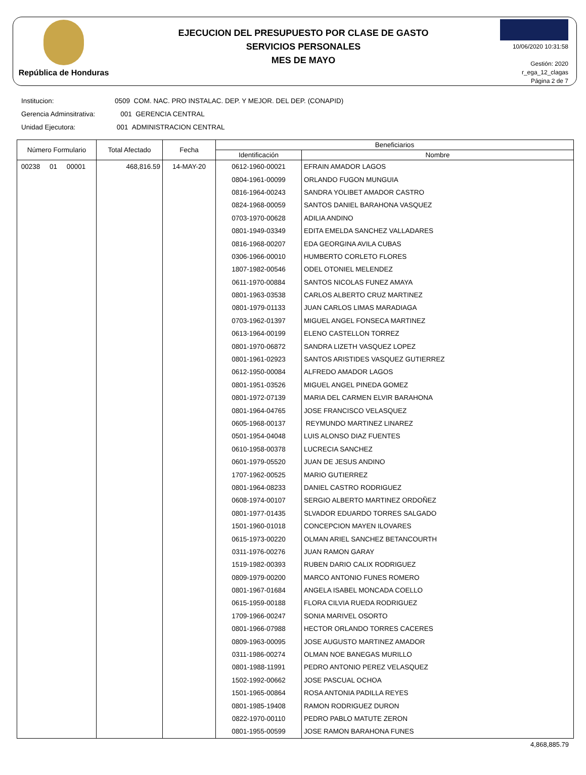República de Honduras
EJECUCION DEL PRESUPUESTO POR CLASE DE GASTO
SERVICIOS PERSONALES
MES DE MAYO
10/06/2020 10:31:58
Gestión: 2020
r_ega_12_clagas
Página 2 de 7
Institucion: 0509 COM. NAC. PRO INSTALAC. DEP. Y MEJOR. DEL DEP. (CONAPID)
Gerencia Adminsitrativa: 001 GERENCIA CENTRAL
Unidad Ejecutora: 001 ADMINISTRACION CENTRAL
| Número Formulario | Total Afectado | Fecha | Beneficiarios | |
| --- | --- | --- | --- | --- |
| | | | Identificación | Nombre |
| 00238 01 00001 | 468,816.59 | 14-MAY-20 | 0612-1960-00021 | EFRAIN AMADOR LAGOS |
| | | | 0804-1961-00099 | ORLANDO FUGON MUNGUIA |
| | | | 0816-1964-00243 | SANDRA YOLIBET AMADOR CASTRO |
| | | | 0824-1968-00059 | SANTOS DANIEL BARAHONA VASQUEZ |
| | | | 0703-1970-00628 | ADILIA ANDINO |
| | | | 0801-1949-03349 | EDITA EMELDA SANCHEZ VALLADARES |
| | | | 0816-1968-00207 | EDA GEORGINA AVILA CUBAS |
| | | | 0306-1966-00010 | HUMBERTO CORLETO FLORES |
| | | | 1807-1982-00546 | ODEL OTONIEL MELENDEZ |
| | | | 0611-1970-00884 | SANTOS NICOLAS FUNEZ AMAYA |
| | | | 0801-1963-03538 | CARLOS ALBERTO CRUZ MARTINEZ |
| | | | 0801-1979-01133 | JUAN CARLOS LIMAS MARADIAGA |
| | | | 0703-1962-01397 | MIGUEL ANGEL FONSECA MARTINEZ |
| | | | 0613-1964-00199 | ELENO CASTELLON TORREZ |
| | | | 0801-1970-06872 | SANDRA LIZETH VASQUEZ LOPEZ |
| | | | 0801-1961-02923 | SANTOS ARISTIDES VASQUEZ GUTIERREZ |
| | | | 0612-1950-00084 | ALFREDO AMADOR LAGOS |
| | | | 0801-1951-03526 | MIGUEL ANGEL PINEDA GOMEZ |
| | | | 0801-1972-07139 | MARIA DEL CARMEN ELVIR BARAHONA |
| | | | 0801-1964-04765 | JOSE FRANCISCO VELASQUEZ |
| | | | 0605-1968-00137 | REYMUNDO MARTINEZ LINAREZ |
| | | | 0501-1954-04048 | LUIS ALONSO DIAZ FUENTES |
| | | | 0610-1958-00378 | LUCRECIA SANCHEZ |
| | | | 0601-1979-05520 | JUAN DE JESUS ANDINO |
| | | | 1707-1962-00525 | MARIO GUTIERREZ |
| | | | 0801-1964-08233 | DANIEL CASTRO RODRIGUEZ |
| | | | 0608-1974-00107 | SERGIO ALBERTO MARTINEZ ORDOÑEZ |
| | | | 0801-1977-01435 | SLVADOR EDUARDO TORRES SALGADO |
| | | | 1501-1960-01018 | CONCEPCION MAYEN ILOVARES |
| | | | 0615-1973-00220 | OLMAN ARIEL SANCHEZ BETANCOURTH |
| | | | 0311-1976-00276 | JUAN RAMON GARAY |
| | | | 1519-1982-00393 | RUBEN DARIO CALIX RODRIGUEZ |
| | | | 0809-1979-00200 | MARCO ANTONIO FUNES ROMERO |
| | | | 0801-1967-01684 | ANGELA ISABEL MONCADA COELLO |
| | | | 0615-1959-00188 | FLORA CILVIA RUEDA RODRIGUEZ |
| | | | 1709-1966-00247 | SONIA MARIVEL OSORTO |
| | | | 0801-1966-07988 | HECTOR ORLANDO TORRES CACERES |
| | | | 0809-1963-00095 | JOSE AUGUSTO MARTINEZ AMADOR |
| | | | 0311-1986-00274 | OLMAN NOE BANEGAS MURILLO |
| | | | 0801-1988-11991 | PEDRO ANTONIO PEREZ VELASQUEZ |
| | | | 1502-1992-00662 | JOSE PASCUAL OCHOA |
| | | | 1501-1965-00864 | ROSA ANTONIA PADILLA REYES |
| | | | 0801-1985-19408 | RAMON RODRIGUEZ DURON |
| | | | 0822-1970-00110 | PEDRO PABLO MATUTE ZERON |
| | | | 0801-1955-00599 | JOSE RAMON BARAHONA FUNES |
4,868,885.79